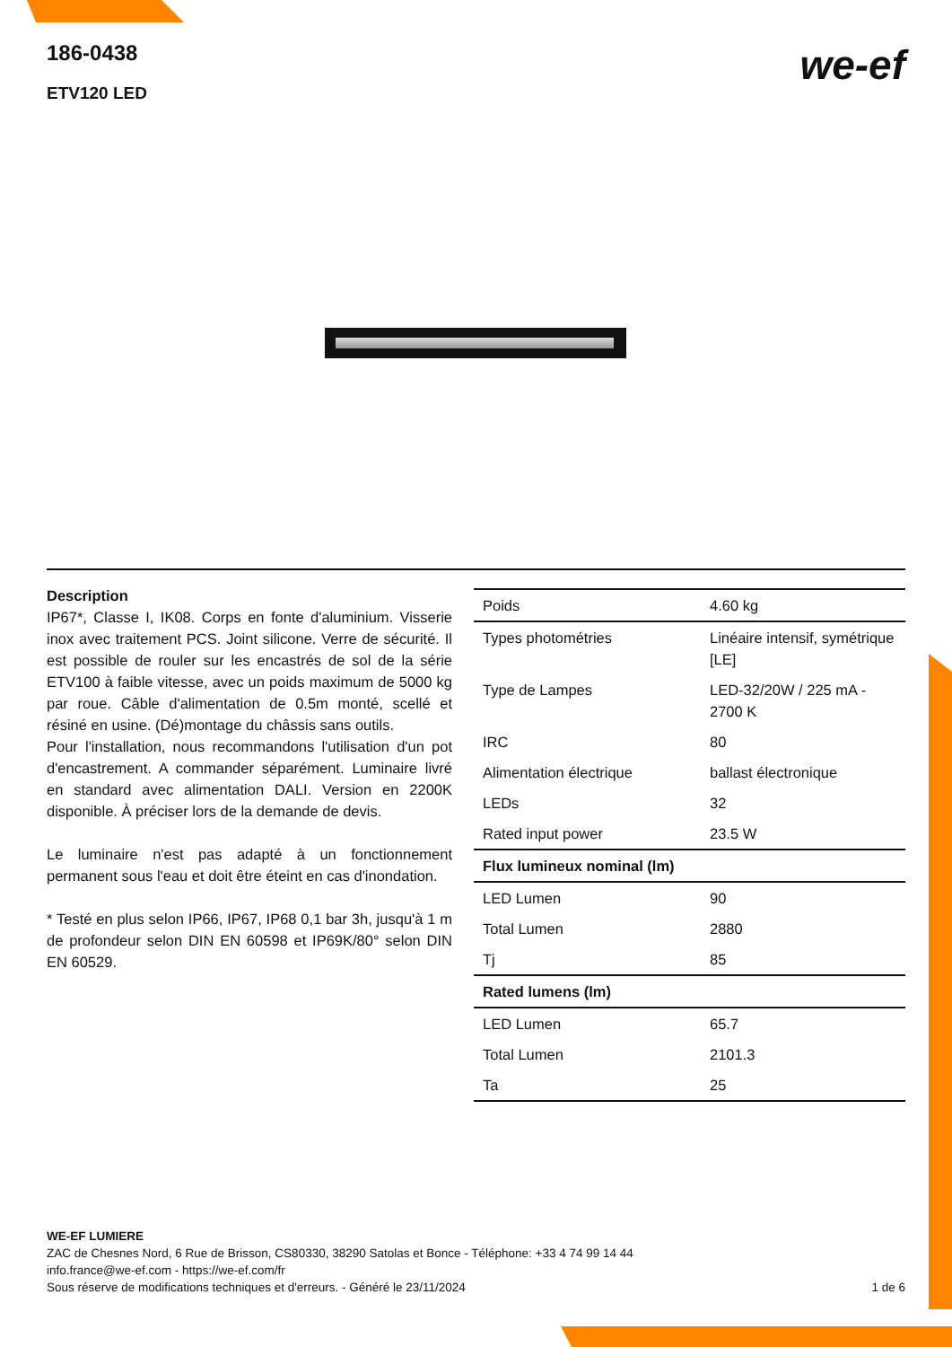186-0438
ETV120 LED
we-ef
Description
IP67*, Classe I, IK08. Corps en fonte d'aluminium. Visserie inox avec traitement PCS. Joint silicone. Verre de sécurité. Il est possible de rouler sur les encastrés de sol de la série ETV100 à faible vitesse, avec un poids maximum de 5000 kg par roue. Câble d'alimentation de 0.5m monté, scellé et résiné en usine. (Dé)montage du châssis sans outils.
Pour l'installation, nous recommandons l'utilisation d'un pot d'encastrement. A commander séparément. Luminaire livré en standard avec alimentation DALI. Version en 2200K disponible. À préciser lors de la demande de devis.
Le luminaire n'est pas adapté à un fonctionnement permanent sous l'eau et doit être éteint en cas d'inondation.
* Testé en plus selon IP66, IP67, IP68 0,1 bar 3h, jusqu'à 1 m de profondeur selon DIN EN 60598 et IP69K/80° selon DIN EN 60529.
| Poids | 4.60 kg |
| Types photométries | Linéaire intensif, symétrique [LE] |
| Type de Lampes | LED-32/20W / 225 mA - 2700 K |
| IRC | 80 |
| Alimentation électrique | ballast électronique |
| LEDs | 32 |
| Rated input power | 23.5 W |
| Flux lumineux nominal (lm) | |
| LED Lumen | 90 |
| Total Lumen | 2880 |
| Tj | 85 |
| Rated lumens (lm) | |
| LED Lumen | 65.7 |
| Total Lumen | 2101.3 |
| Ta | 25 |
WE-EF LUMIERE
ZAC de Chesnes Nord, 6 Rue de Brisson, CS80330, 38290 Satolas et Bonce - Téléphone: +33 4 74 99 14 44
info.france@we-ef.com - https://we-ef.com/fr
Sous réserve de modifications techniques et d'erreurs. - Généré le 23/11/2024 1 de 6